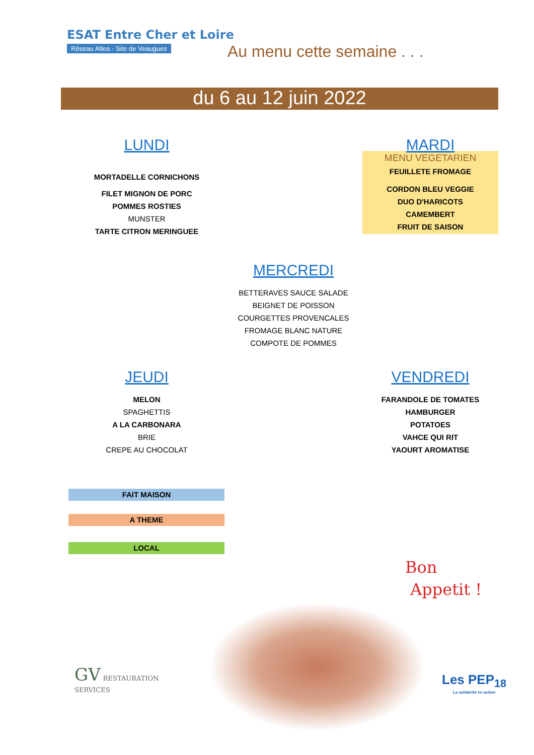ESAT Entre Cher et Loire
Réseau Altea - Site de Veaugues
Au menu cette semaine . . .
du 6 au 12 juin 2022
LUNDI
MORTADELLE CORNICHONS
FILET MIGNON DE PORC
POMMES ROSTIES
MUNSTER
TARTE CITRON MERINGUEE
MARDI
MENU VEGETARIEN
FEUILLETE FROMAGE
CORDON BLEU VEGGIE
DUO D'HARICOTS
CAMEMBERT
FRUIT DE SAISON
MERCREDI
BETTERAVES SAUCE SALADE
BEIGNET DE POISSON
COURGETTES PROVENCALES
FROMAGE BLANC NATURE
COMPOTE DE POMMES
JEUDI
MELON
SPAGHETTIS
A LA CARBONARA
BRIE
CREPE AU CHOCOLAT
VENDREDI
FARANDOLE DE TOMATES
HAMBURGER
POTATOES
VAHCE QUI RIT
YAOURT AROMATISE
FAIT MAISON
A THEME
LOCAL
Bon
Appetit !
GV RESTAURATION
SERVICES
Les PEP<sub>18</sub>
La solidarité en action